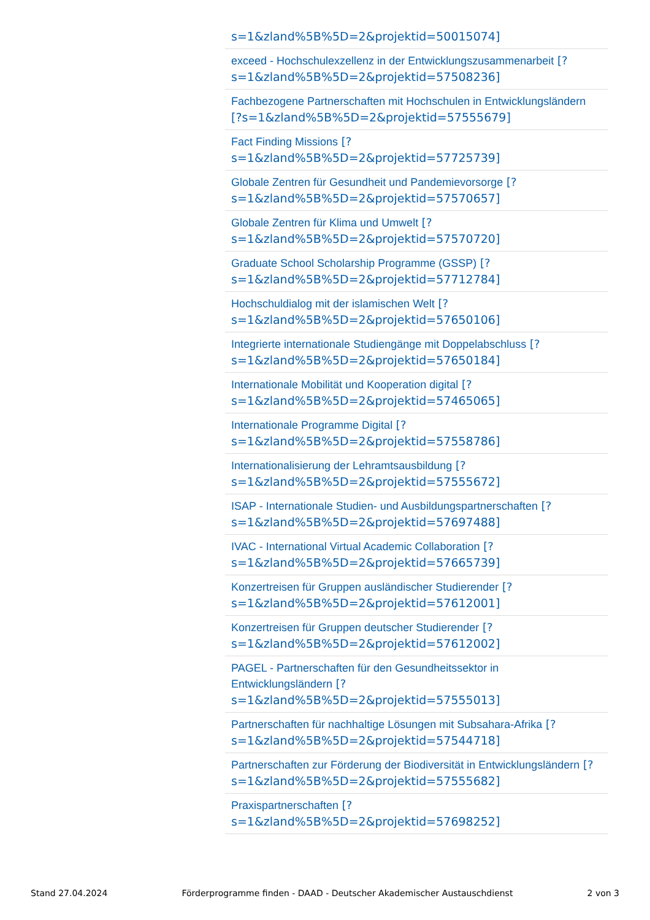s=1&zland%5B%5D=2&projektid=50015074]
exceed - Hochschulexzellenz in der Entwicklungszusammenarbeit [?
s=1&zland%5B%5D=2&projektid=57508236]
Fachbezogene Partnerschaften mit Hochschulen in Entwicklungsländern
[?s=1&zland%5B%5D=2&projektid=57555679]
Fact Finding Missions [?
s=1&zland%5B%5D=2&projektid=57725739]
Globale Zentren für Gesundheit und Pandemievorsorge [?
s=1&zland%5B%5D=2&projektid=57570657]
Globale Zentren für Klima und Umwelt [?
s=1&zland%5B%5D=2&projektid=57570720]
Graduate School Scholarship Programme (GSSP) [?
s=1&zland%5B%5D=2&projektid=57712784]
Hochschuldialog mit der islamischen Welt [?
s=1&zland%5B%5D=2&projektid=57650106]
Integrierte internationale Studiengänge mit Doppelabschluss [?
s=1&zland%5B%5D=2&projektid=57650184]
Internationale Mobilität und Kooperation digital [?
s=1&zland%5B%5D=2&projektid=57465065]
Internationale Programme Digital [?
s=1&zland%5B%5D=2&projektid=57558786]
Internationalisierung der Lehramtsausbildung [?
s=1&zland%5B%5D=2&projektid=57555672]
ISAP - Internationale Studien- und Ausbildungspartnerschaften [?
s=1&zland%5B%5D=2&projektid=57697488]
IVAC - International Virtual Academic Collaboration [?
s=1&zland%5B%5D=2&projektid=57665739]
Konzertreisen für Gruppen ausländischer Studierender [?
s=1&zland%5B%5D=2&projektid=57612001]
Konzertreisen für Gruppen deutscher Studierender [?
s=1&zland%5B%5D=2&projektid=57612002]
PAGEL - Partnerschaften für den Gesundheitssektor in
Entwicklungsländern [?
s=1&zland%5B%5D=2&projektid=57555013]
Partnerschaften für nachhaltige Lösungen mit Subsahara-Afrika [?
s=1&zland%5B%5D=2&projektid=57544718]
Partnerschaften zur Förderung der Biodiversität in Entwicklungsländern [?
s=1&zland%5B%5D=2&projektid=57555682]
Praxispartnerschaften [?
s=1&zland%5B%5D=2&projektid=57698252]
Stand 27.04.2024 Förderprogramme finden - DAAD - Deutscher Akademischer Austauschdienst 2 von 3